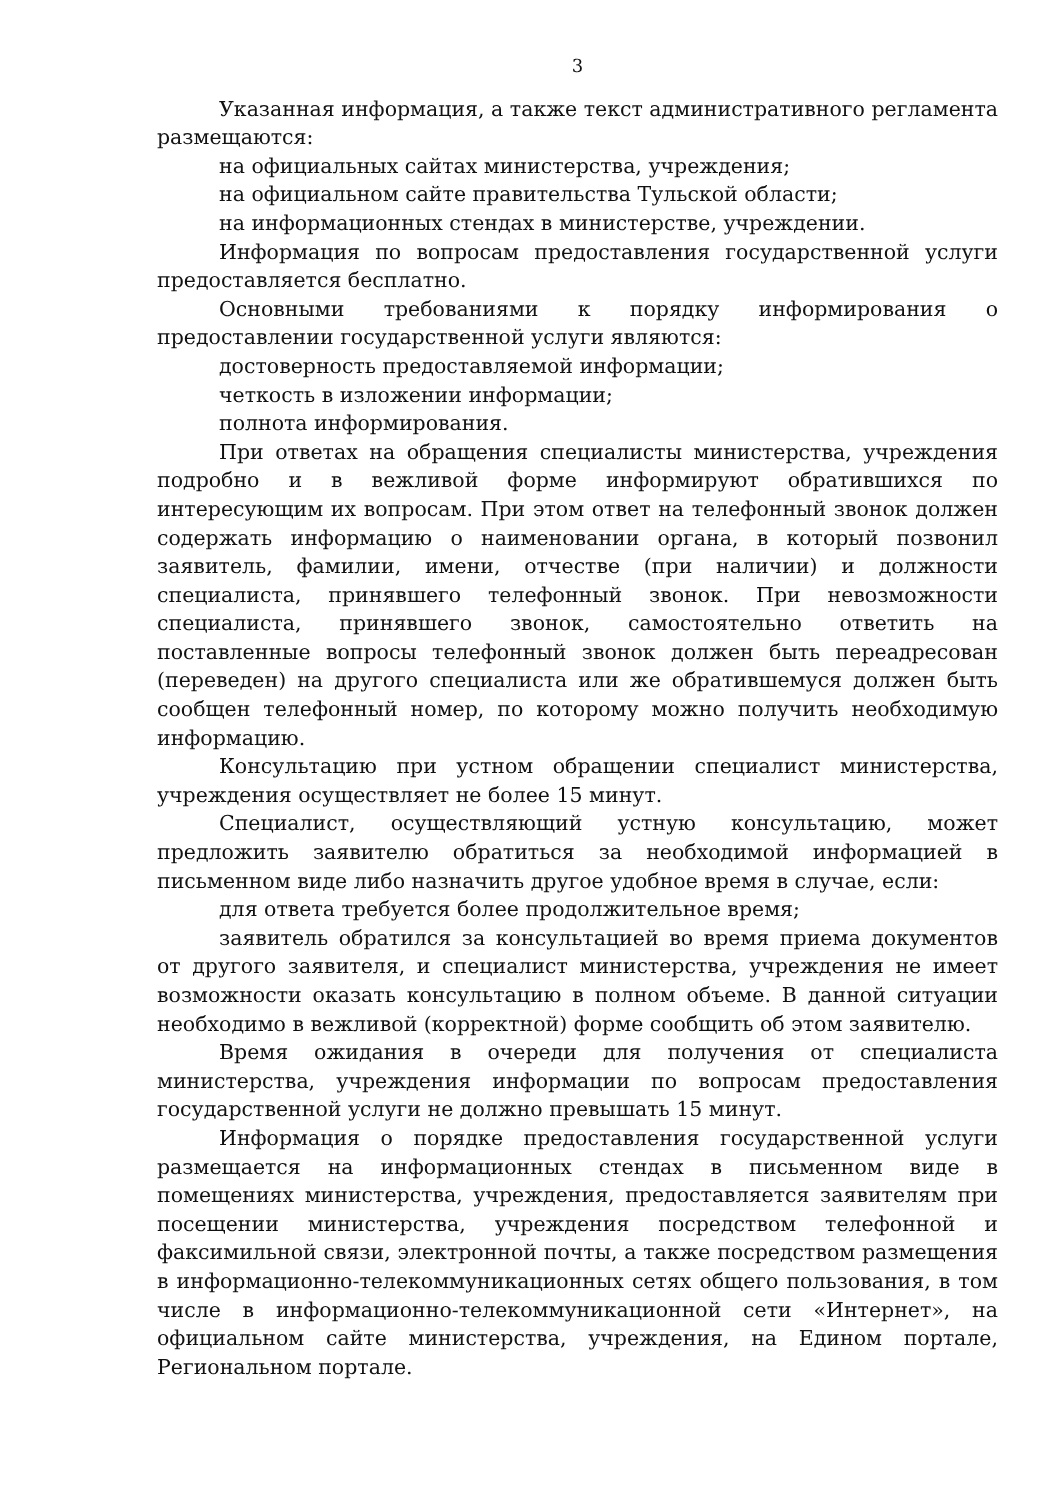3
Указанная информация, а также текст административного регламента размещаются:
на официальных сайтах министерства, учреждения;
на официальном сайте правительства Тульской области;
на информационных стендах в министерстве, учреждении.
Информация по вопросам предоставления государственной услуги предоставляется бесплатно.
Основными требованиями к порядку информирования о предоставлении государственной услуги являются:
достоверность предоставляемой информации;
четкость в изложении информации;
полнота информирования.
При ответах на обращения специалисты министерства, учреждения подробно и в вежливой форме информируют обратившихся по интересующим их вопросам. При этом ответ на телефонный звонок должен содержать информацию о наименовании органа, в который позвонил заявитель, фамилии, имени, отчестве (при наличии) и должности специалиста, принявшего телефонный звонок. При невозможности специалиста, принявшего звонок, самостоятельно ответить на поставленные вопросы телефонный звонок должен быть переадресован (переведен) на другого специалиста или же обратившемуся должен быть сообщен телефонный номер, по которому можно получить необходимую информацию.
Консультацию при устном обращении специалист министерства, учреждения осуществляет не более 15 минут.
Специалист, осуществляющий устную консультацию, может предложить заявителю обратиться за необходимой информацией в письменном виде либо назначить другое удобное время в случае, если:
для ответа требуется более продолжительное время;
заявитель обратился за консультацией во время приема документов от другого заявителя, и специалист министерства, учреждения не имеет возможности оказать консультацию в полном объеме. В данной ситуации необходимо в вежливой (корректной) форме сообщить об этом заявителю.
Время ожидания в очереди для получения от специалиста министерства, учреждения информации по вопросам предоставления государственной услуги не должно превышать 15 минут.
Информация о порядке предоставления государственной услуги размещается на информационных стендах в письменном виде в помещениях министерства, учреждения, предоставляется заявителям при посещении министерства, учреждения посредством телефонной и факсимильной связи, электронной почты, а также посредством размещения в информационно-телекоммуникационных сетях общего пользования, в том числе в информационно-телекоммуникационной сети «Интернет», на официальном сайте министерства, учреждения, на Едином портале, Региональном портале.